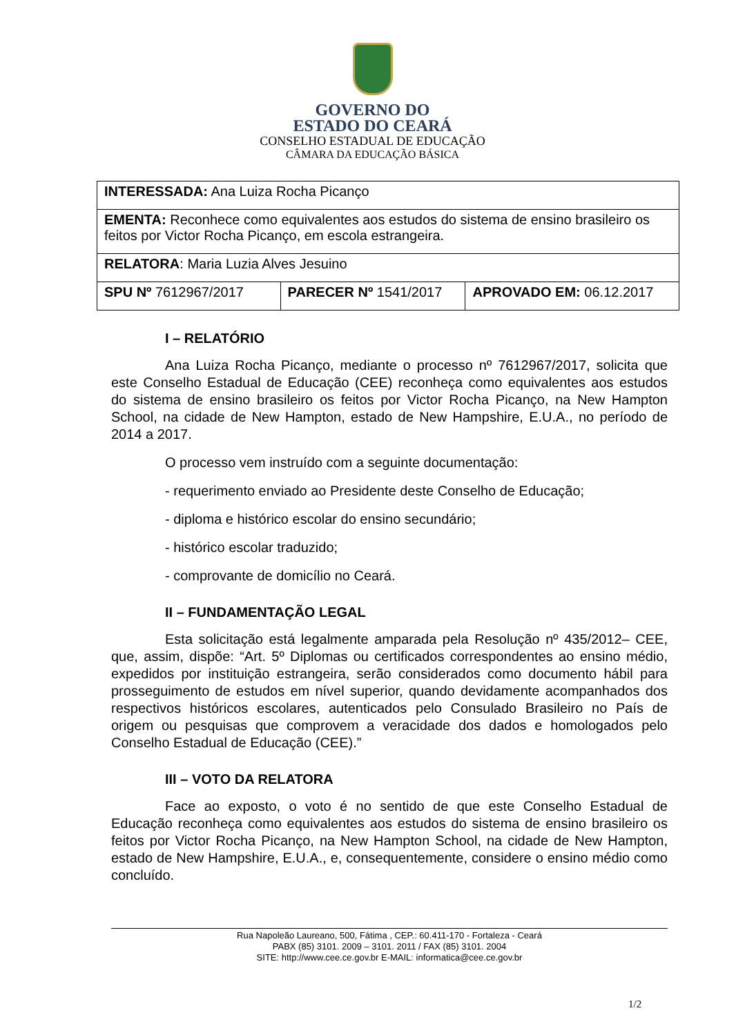GOVERNO DO
ESTADO DO CEARÁ
CONSELHO ESTADUAL DE EDUCAÇÃO
CÂMARA DA EDUCAÇÃO BÁSICA
| INTERESSADA: Ana Luiza Rocha Picanço | | |
| EMENTA: Reconhece como equivalentes aos estudos do sistema de ensino brasileiro os feitos por Victor Rocha Picanço, em escola estrangeira. | | |
| RELATORA : Maria Luzia Alves Jesuino | | |
| SPU Nº 7612967/2017 | PARECER Nº 1541/2017 | APROVADO EM: 06.12.2017 |
I – RELATÓRIO
Ana Luiza Rocha Picanço, mediante o processo nº 7612967/2017, solicita que este Conselho Estadual de Educação (CEE) reconheça como equivalentes aos estudos do sistema de ensino brasileiro os feitos por Victor Rocha Picanço, na New Hampton School, na cidade de New Hampton, estado de New Hampshire, E.U.A., no período de 2014 a 2017.
O processo vem instruído com a seguinte documentação:
- requerimento enviado ao Presidente deste Conselho de Educação;
- diploma e histórico escolar do ensino secundário;
- histórico escolar traduzido;
- comprovante de domicílio no Ceará.
II – FUNDAMENTAÇÃO LEGAL
Esta solicitação está legalmente amparada pela Resolução nº 435/2012– CEE, que, assim, dispõe: “Art. 5º Diplomas ou certificados correspondentes ao ensino médio, expedidos por instituição estrangeira, serão considerados como documento hábil para prosseguimento de estudos em nível superior, quando devidamente acompanhados dos respectivos históricos escolares, autenticados pelo Consulado Brasileiro no País de origem ou pesquisas que comprovem a veracidade dos dados e homologados pelo Conselho Estadual de Educação (CEE).”
III – VOTO DA RELATORA
Face ao exposto, o voto é no sentido de que este Conselho Estadual de Educação reconheça como equivalentes aos estudos do sistema de ensino brasileiro os feitos por Victor Rocha Picanço, na New Hampton School, na cidade de New Hampton, estado de New Hampshire, E.U.A., e, consequentemente, considere o ensino médio como concluído.
Rua Napoleão Laureano, 500, Fátima , CEP.: 60.411-170 - Fortaleza - Ceará
PABX (85) 3101. 2009 – 3101. 2011 / FAX (85) 3101. 2004
SITE: http://www.cee.ce.gov.br E-MAIL: informatica@cee.ce.gov.br
1/2